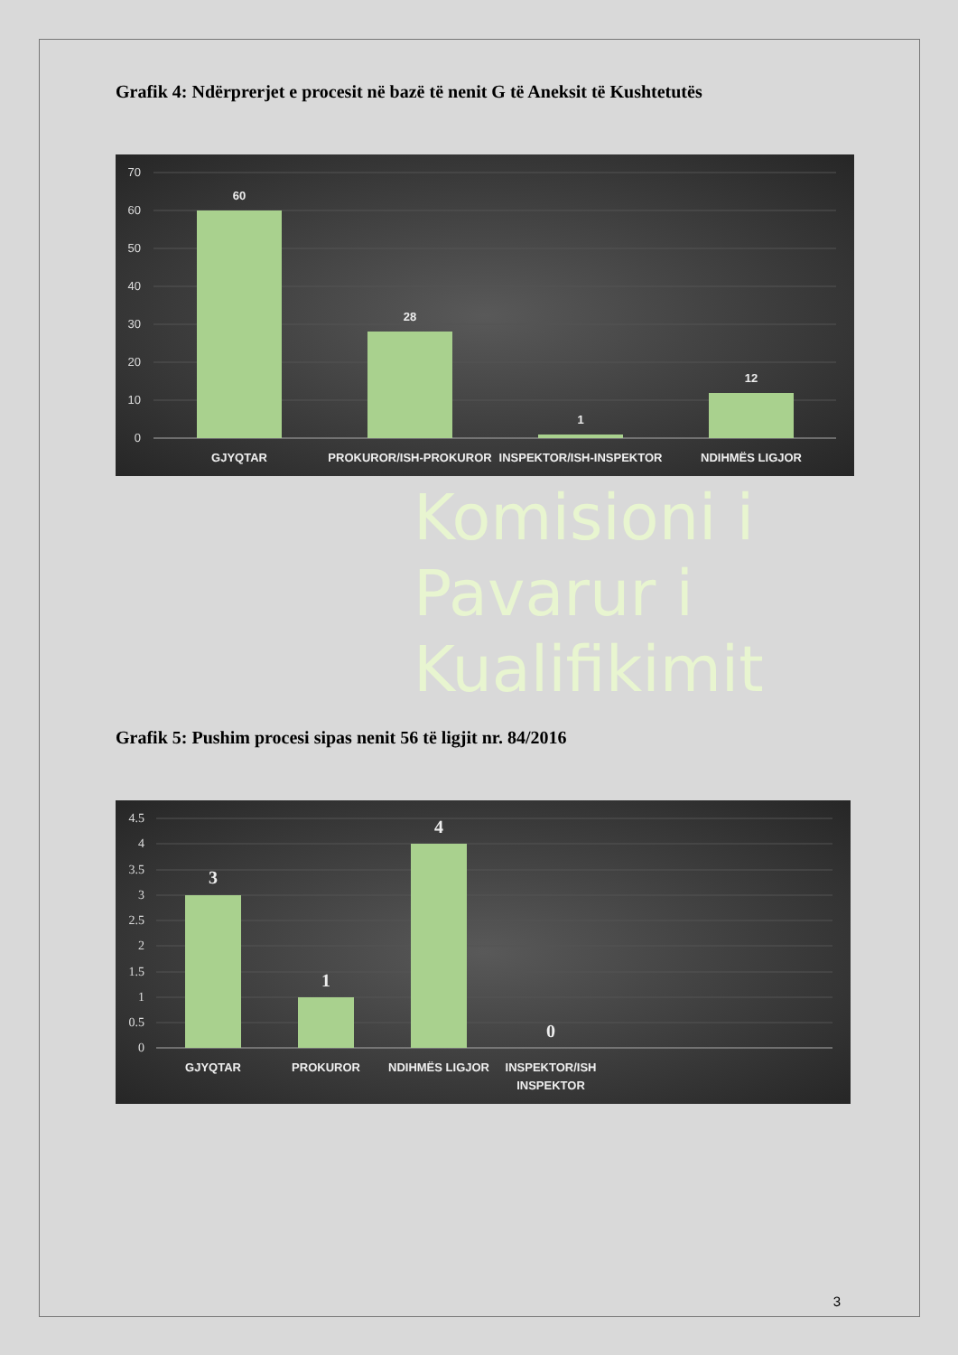Grafik 4: Ndërprerjet e procesit në bazë të nenit G të Aneksit të Kushtetutës
70
60
50
40
30
20
10
0
60
28
1
12
GJYQTAR
PROKUROR/ISH-PROKUROR
INSPEKTOR/ISH-INSPEKTOR
NDIHMËS LIGJOR
Komisioni i
Pavarur i
Kualifikimit
Grafik 5: Pushim procesi sipas nenit 56 të ligjit nr. 84/2016
4.5
4
3.5
3
2.5
2
1.5
1
0.5
0
3
1
4
0
GJYQTAR
PROKUROR
NDIHMËS LIGJOR
INSPEKTOR/ISH
INSPEKTOR
3